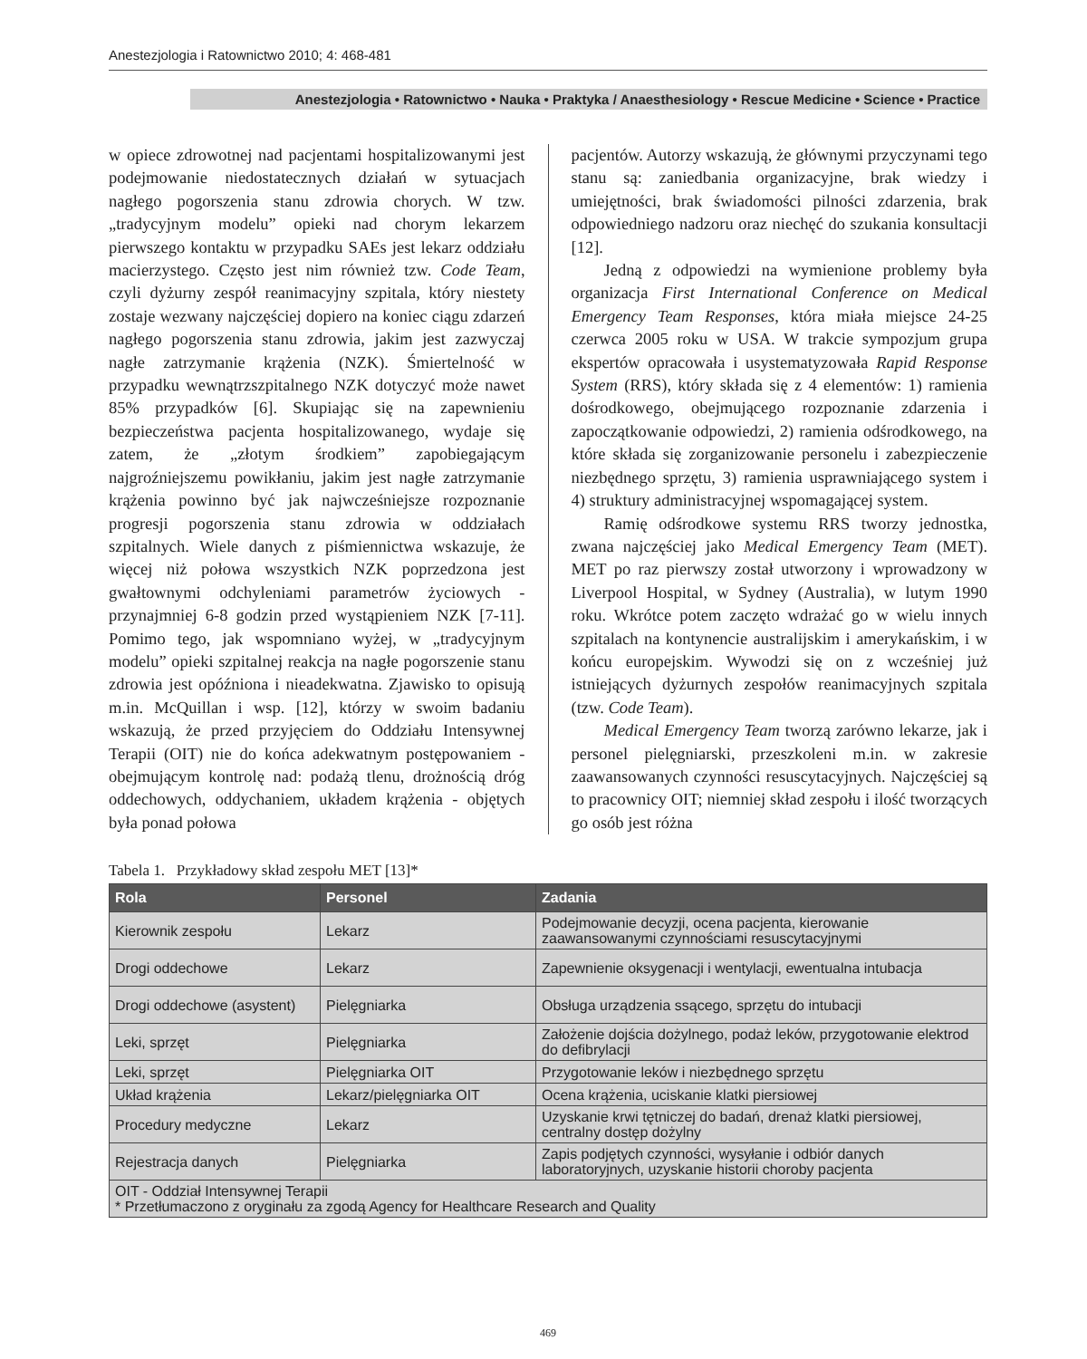Anestezjologia i Ratownictwo 2010; 4: 468-481
Anestezjologia • Ratownictwo • Nauka • Praktyka / Anaesthesiology • Rescue Medicine • Science • Practice
w opiece zdrowotnej nad pacjentami hospitalizowanymi jest podejmowanie niedostatecznych działań w sytuacjach nagłego pogorszenia stanu zdrowia chorych. W tzw. „tradycyjnym modelu” opieki nad chorym lekarzem pierwszego kontaktu w przypadku SAEs jest lekarz oddziału macierzystego. Często jest nim również tzw. Code Team, czyli dyżurny zespół reanimacyjny szpitala, który niestety zostaje wezwany najczęściej dopiero na koniec ciągu zdarzeń nagłego pogorszenia stanu zdrowia, jakim jest zazwyczaj nagłe zatrzymanie krążenia (NZK). Śmiertelność w przypadku wewnątrzszpitalnego NZK dotyczyć może nawet 85% przypadków [6]. Skupiając się na zapewnieniu bezpieczeństwa pacjenta hospitalizowanego, wydaje się zatem, że „złotym środkiem” zapobiegającym najgroźniejszemu powikłaniu, jakim jest nagłe zatrzymanie krążenia powinno być jak najwcześniejsze rozpoznanie progresji pogorszenia stanu zdrowia w oddziałach szpitalnych. Wiele danych z piśmiennictwa wskazuje, że więcej niż połowa wszystkich NZK poprzedzona jest gwałtownymi odchyleniami parametrów życiowych - przynajmniej 6-8 godzin przed wystąpieniem NZK [7-11]. Pomimo tego, jak wspomniano wyżej, w „tradycyjnym modelu” opieki szpitalnej reakcja na nagłe pogorszenie stanu zdrowia jest opóźniona i nieadekwatna. Zjawisko to opisują m.in. McQuillan i wsp. [12], którzy w swoim badaniu wskazują, że przed przyjęciem do Oddziału Intensywnej Terapii (OIT) nie do końca adekwatnym postępowaniem - obejmującym kontrolę nad: podażą tlenu, drożnością dróg oddechowych, oddychaniem, układem krążenia - objętych była ponad połowa
pacjentów. Autorzy wskazują, że głównymi przyczynami tego stanu są: zaniedbania organizacyjne, brak wiedzy i umiejętności, brak świadomości pilności zdarzenia, brak odpowiedniego nadzoru oraz niechęć do szukania konsultacji [12].
Jedną z odpowiedzi na wymienione problemy była organizacja First International Conference on Medical Emergency Team Responses, która miała miejsce 24-25 czerwca 2005 roku w USA. W trakcie sympozjum grupa ekspertów opracowała i usystematyzowała Rapid Response System (RRS), który składa się z 4 elementów: 1) ramienia dośrodkowego, obejmującego rozpoznanie zdarzenia i zapoczątkowanie odpowiedzi, 2) ramienia odśrodkowego, na które składa się zorganizowanie personelu i zabezpieczenie niezbędnego sprzętu, 3) ramienia usprawniającego system i 4) struktury administracyjnej wspomagającej system.
Ramię odśrodkowe systemu RRS tworzy jednostka, zwana najczęściej jako Medical Emergency Team (MET). MET po raz pierwszy został utworzony i wprowadzony w Liverpool Hospital, w Sydney (Australia), w lutym 1990 roku. Wkrótce potem zaczęto wdrażać go w wielu innych szpitalach na kontynencie australijskim i amerykańskim, i w końcu europejskim. Wywodzi się on z wcześniej już istniejących dyżurnych zespołów reanimacyjnych szpitala (tzw. Code Team).
Medical Emergency Team tworzą zarówno lekarze, jak i personel pielęgniarski, przeszkoleni m.in. w zakresie zaawansowanych czynności resuscytacyjnych. Najczęściej są to pracownicy OIT; niemniej skład zespołu i ilość tworzących go osób jest różna
Tabela 1. Przykładowy skład zespołu MET [13]*
| Rola | Personel | Zadania |
| --- | --- | --- |
| Kierownik zespołu | Lekarz | Podejmowanie decyzji, ocena pacjenta, kierowanie zaawansowanymi czynnościami resuscytacyjnymi |
| Drogi oddechowe | Lekarz | Zapewnienie oksygenacji i wentylacji, ewentualna intubacja |
| Drogi oddechowe (asystent) | Pielęgniarka | Obsługa urządzenia ssącego, sprzętu do intubacji |
| Leki, sprzęt | Pielęgniarka | Założenie dojścia dożylnego, podaż leków, przygotowanie elektrod do defibrylacji |
| Leki, sprzęt | Pielęgniarka OIT | Przygotowanie leków i niezbędnego sprzętu |
| Układ krążenia | Lekarz/pielęgniarka OIT | Ocena krążenia, uciskanie klatki piersiowej |
| Procedury medyczne | Lekarz | Uzyskanie krwi tętniczej do badań, drenaż klatki piersiowej, centralny dostęp dożylny |
| Rejestracja danych | Pielęgniarka | Zapis podjętych czynności, wysyłanie i odbiór danych laboratoryjnych, uzyskanie historii choroby pacjenta |
| OIT - Oddział Intensywnej Terapii * Przetłumaczono z oryginału za zgodą Agency for Healthcare Research and Quality | | |
469